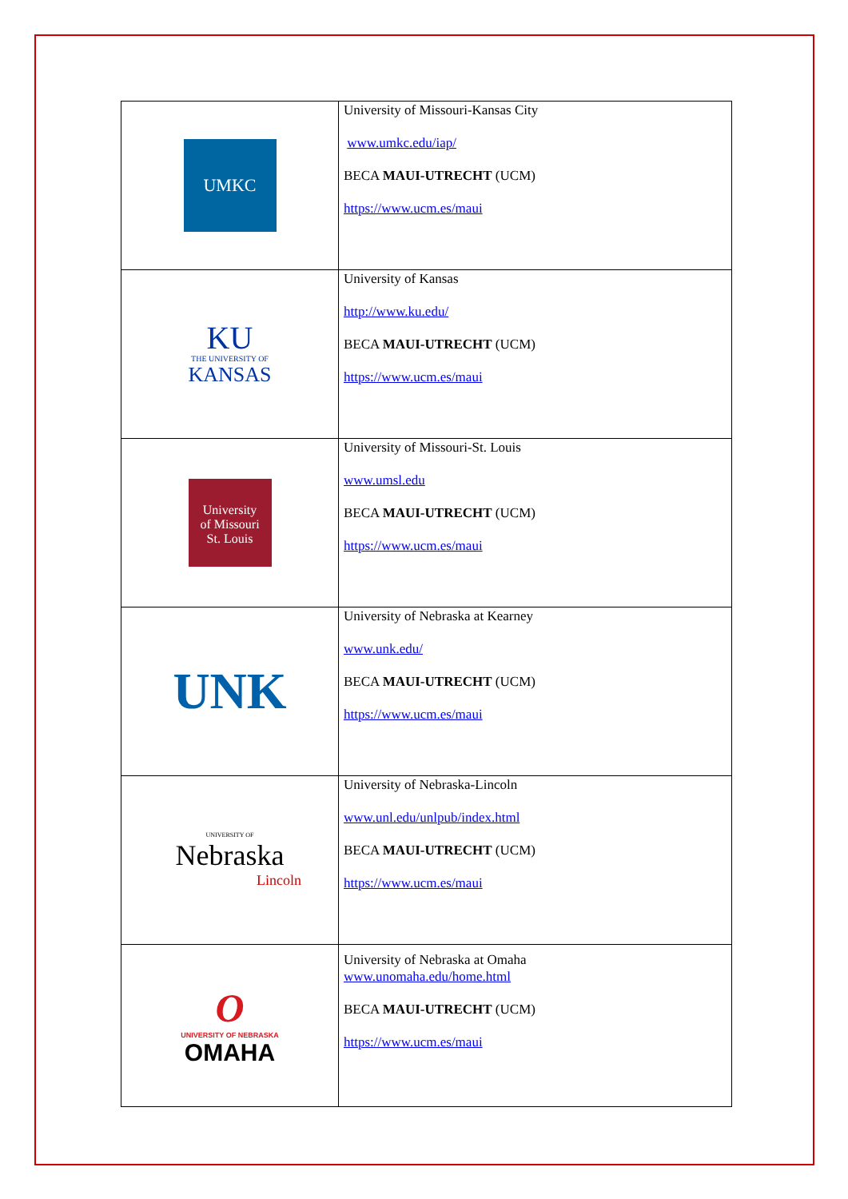| UMKC | University of Missouri-Kansas City www.umkc.edu/iap/ BECA MAUI-UTRECHT (UCM) https://www.ucm.es/maui |
| KU THE UNIVERSITY OF KANSAS | University of Kansas http://www.ku.edu/ BECA MAUI-UTRECHT (UCM) https://www.ucm.es/maui |
| University of Missouri St. Louis | University of Missouri-St. Louis www.umsl.edu BECA MAUI-UTRECHT (UCM) https://www.ucm.es/maui |
| UNK | University of Nebraska at Kearney www.unk.edu/ BECA MAUI-UTRECHT (UCM) https://www.ucm.es/maui |
| UNIVERSITY OF Nebraska Lincoln | University of Nebraska-Lincoln www.unl.edu/unlpub/index.html BECA MAUI-UTRECHT (UCM) https://www.ucm.es/maui |
| O UNIVERSITY OF NEBRASKA OMAHA | University of Nebraska at Omaha www.unomaha.edu/home.html BECA MAUI-UTRECHT (UCM) https://www.ucm.es/maui |